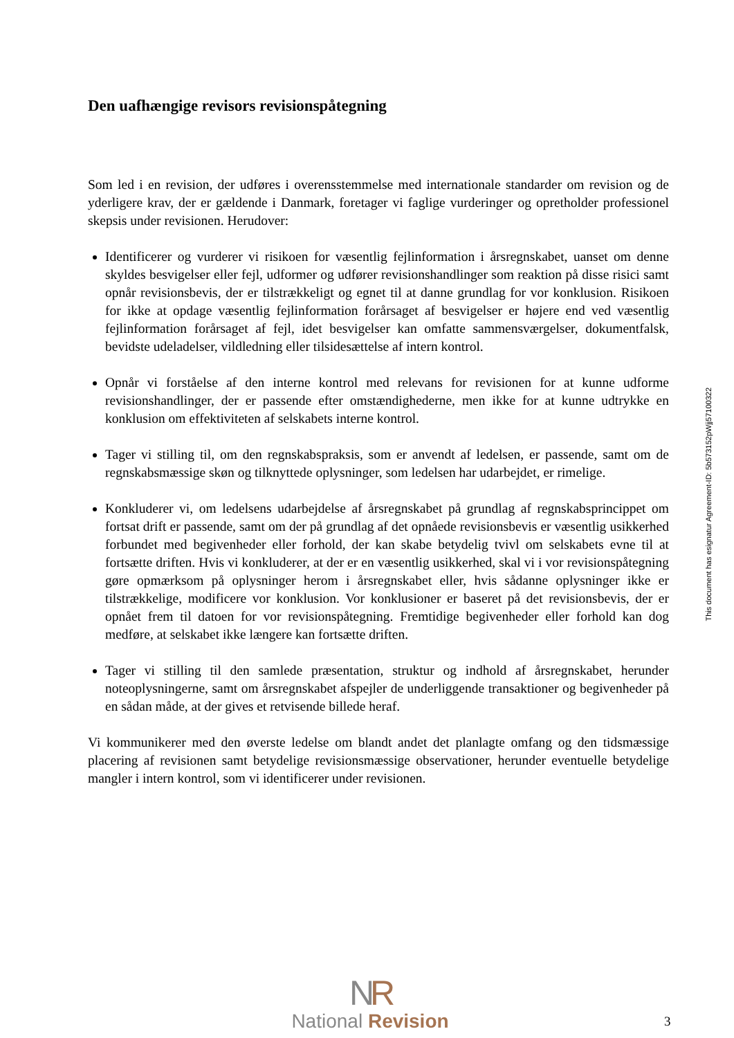Den uafhængige revisors revisionspåtegning
Som led i en revision, der udføres i overensstemmelse med internationale standarder om revision og de yderligere krav, der er gældende i Danmark, foretager vi faglige vurderinger og opretholder professionel skepsis under revisionen. Herudover:
Identificerer og vurderer vi risikoen for væsentlig fejlinformation i årsregnskabet, uanset om denne skyldes besvigelser eller fejl, udformer og udfører revisionshandlinger som reaktion på disse risici samt opnår revisionsbevis, der er tilstrækkeligt og egnet til at danne grundlag for vor konklusion. Risikoen for ikke at opdage væsentlig fejlinformation forårsaget af besvigelser er højere end ved væsentlig fejlinformation forårsaget af fejl, idet besvigelser kan omfatte sammensværgelser, dokumentfalsk, bevidste udeladelser, vildledning eller tilsidesættelse af intern kontrol.
Opnår vi forståelse af den interne kontrol med relevans for revisionen for at kunne udforme revisionshandlinger, der er passende efter omstændighederne, men ikke for at kunne udtrykke en konklusion om effektiviteten af selskabets interne kontrol.
Tager vi stilling til, om den regnskabspraksis, som er anvendt af ledelsen, er passende, samt om de regnskabsmæssige skøn og tilknyttede oplysninger, som ledelsen har udarbejdet, er rimelige.
Konkluderer vi, om ledelsens udarbejdelse af årsregnskabet på grundlag af regnskabsprincippet om fortsat drift er passende, samt om der på grundlag af det opnåede revisionsbevis er væsentlig usikkerhed forbundet med begivenheder eller forhold, der kan skabe betydelig tvivl om selskabets evne til at fortsætte driften. Hvis vi konkluderer, at der er en væsentlig usikkerhed, skal vi i vor revisionspåtegning gøre opmærksom på oplysninger herom i årsregnskabet eller, hvis sådanne oplysninger ikke er tilstrækkelige, modificere vor konklusion. Vor konklusioner er baseret på det revisionsbevis, der er opnået frem til datoen for vor revisionspåtegning. Fremtidige begivenheder eller forhold kan dog medføre, at selskabet ikke længere kan fortsætte driften.
Tager vi stilling til den samlede præsentation, struktur og indhold af årsregnskabet, herunder noteoplysningerne, samt om årsregnskabet afspejler de underliggende transaktioner og begivenheder på en sådan måde, at der gives et retvisende billede heraf.
Vi kommunikerer med den øverste ledelse om blandt andet det planlagte omfang og den tidsmæssige placering af revisionen samt betydelige revisionsmæssige observationer, herunder eventuelle betydelige mangler i intern kontrol, som vi identificerer under revisionen.
This document has esignatur Agreement-ID: 5b573152pWjj57100322
NR
National Revision
3